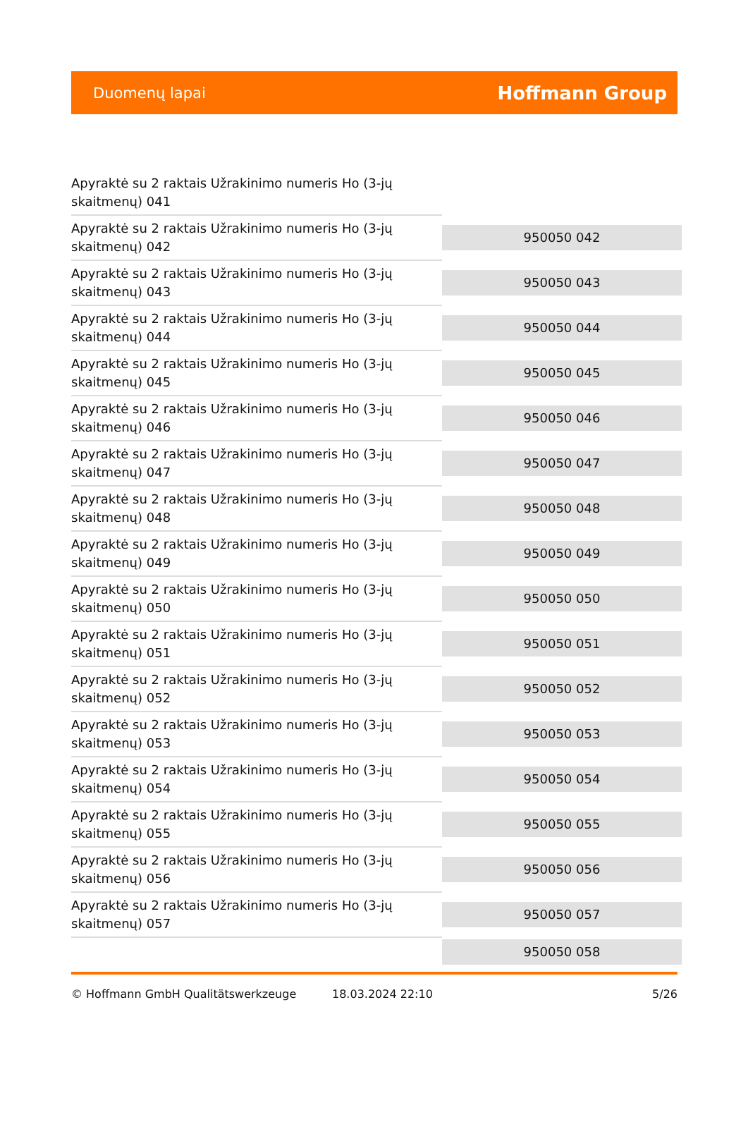Duomenų lapai
Hoffmann Group
| Apyraktė su 2 raktais Užrakinimo numeris Ho (3-jų skaitmenų) 041 | |
| Apyraktė su 2 raktais Užrakinimo numeris Ho (3-jų skaitmenų) 042 | 950050 042 |
| Apyraktė su 2 raktais Užrakinimo numeris Ho (3-jų skaitmenų) 043 | 950050 043 |
| Apyraktė su 2 raktais Užrakinimo numeris Ho (3-jų skaitmenų) 044 | 950050 044 |
| Apyraktė su 2 raktais Užrakinimo numeris Ho (3-jų skaitmenų) 045 | 950050 045 |
| Apyraktė su 2 raktais Užrakinimo numeris Ho (3-jų skaitmenų) 046 | 950050 046 |
| Apyraktė su 2 raktais Užrakinimo numeris Ho (3-jų skaitmenų) 047 | 950050 047 |
| Apyraktė su 2 raktais Užrakinimo numeris Ho (3-jų skaitmenų) 048 | 950050 048 |
| Apyraktė su 2 raktais Užrakinimo numeris Ho (3-jų skaitmenų) 049 | 950050 049 |
| Apyraktė su 2 raktais Užrakinimo numeris Ho (3-jų skaitmenų) 050 | 950050 050 |
| Apyraktė su 2 raktais Užrakinimo numeris Ho (3-jų skaitmenų) 051 | 950050 051 |
| Apyraktė su 2 raktais Užrakinimo numeris Ho (3-jų skaitmenų) 052 | 950050 052 |
| Apyraktė su 2 raktais Užrakinimo numeris Ho (3-jų skaitmenų) 053 | 950050 053 |
| Apyraktė su 2 raktais Užrakinimo numeris Ho (3-jų skaitmenų) 054 | 950050 054 |
| Apyraktė su 2 raktais Užrakinimo numeris Ho (3-jų skaitmenų) 055 | 950050 055 |
| Apyraktė su 2 raktais Užrakinimo numeris Ho (3-jų skaitmenų) 056 | 950050 056 |
| Apyraktė su 2 raktais Užrakinimo numeris Ho (3-jų skaitmenų) 057 | 950050 057 |
| | 950050 058 |
© Hoffmann GmbH Qualitätswerkzeuge 18.03.2024 22:10 5/26